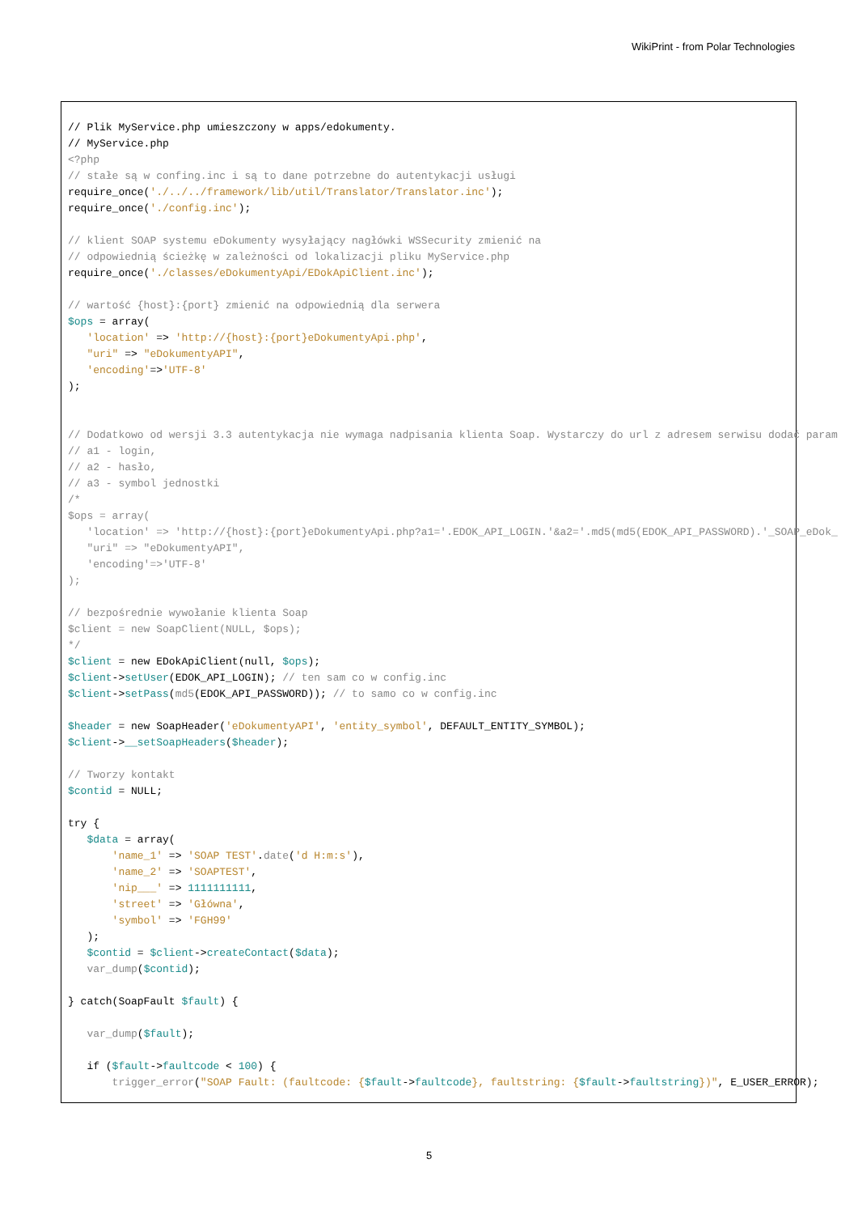WikiPrint - from Polar Technologies
// Plik MyService.php umieszczony w apps/edokumenty.
// MyService.php
<?php
// stałe są w confing.inc i są to dane potrzebne do autentykacji usługi
require_once('./../../framework/lib/util/Translator/Translator.inc');
require_once('./config.inc');

// klient SOAP systemu eDokumenty wysyłający nagłówki WSSecurity zmienić na
// odpowiednią ścieżkę w zależności od lokalizacji pliku MyService.php
require_once('./classes/eDokumentyApi/EDokApiClient.inc');

// wartość {host}:{port} zmienić na odpowiednią dla serwera
$ops = array(
   'location' => 'http://{host}:{port}eDokumentyApi.php',
   "uri" => "eDokumentyAPI",
   'encoding'=>'UTF-8'
);


// Dodatkowo od wersji 3.3 autentykacja nie wymaga nadpisania klienta Soap. Wystarczy do url z adresem serwisu dodać param
// a1 - login,
// a2 - hasło,
// a3 - symbol jednostki
/*
$ops = array(
   'location' => 'http://{host}:{port}eDokumentyApi.php?a1='.EDOK_API_LOGIN.'&a2='.md5(md5(EDOK_API_PASSWORD).'_SOAP_eDok_
   "uri" => "eDokumentyAPI",
   'encoding'=>'UTF-8'
);

// bezpośrednie wywołanie klienta Soap
$client = new SoapClient(NULL, $ops);
*/
$client = new EDokApiClient(null, $ops);
$client->setUser(EDOK_API_LOGIN); // ten sam co w config.inc
$client->setPass(md5(EDOK_API_PASSWORD)); // to samo co w config.inc

$header = new SoapHeader('eDokumentyAPI', 'entity_symbol', DEFAULT_ENTITY_SYMBOL);
$client->__setSoapHeaders($header);

// Tworzy kontakt
$contid = NULL;

try {
   $data = array(
       'name_1' => 'SOAP TEST'.date('d H:m:s'),
       'name_2' => 'SOAPTEST',
       'nip___' => 1111111111,
       'street' => 'Główna',
       'symbol' => 'FGH99'
   );
   $contid = $client->createContact($data);
   var_dump($contid);

} catch(SoapFault $fault) {

   var_dump($fault);

   if ($fault->faultcode < 100) {
       trigger_error("SOAP Fault: (faultcode: {$fault->faultcode}, faultstring: {$fault->faultstring})", E_USER_ERROR);
5